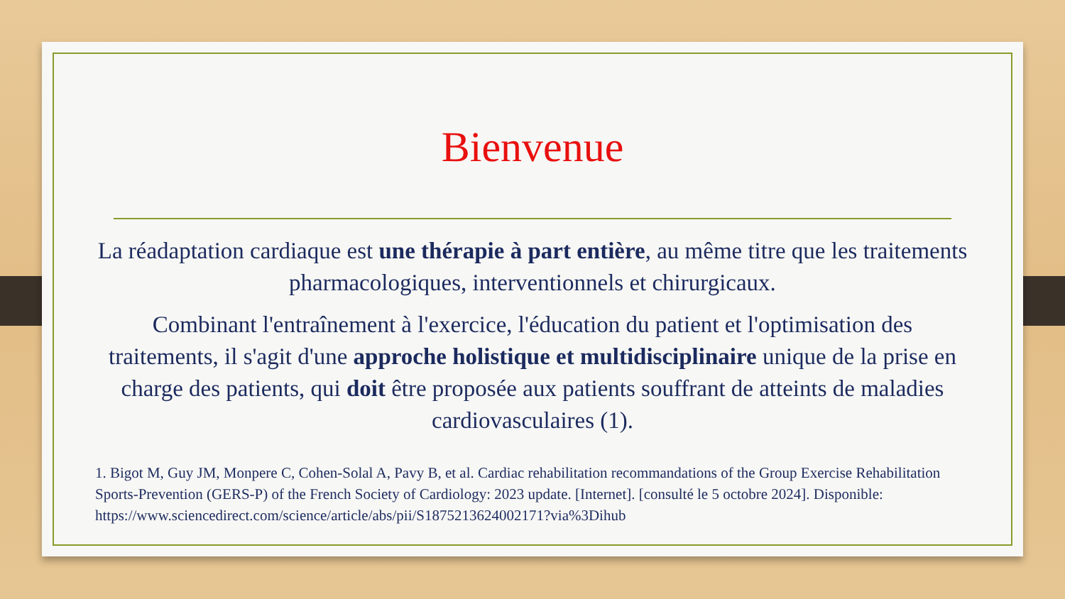Bienvenue
La réadaptation cardiaque est une thérapie à part entière, au même titre que les traitements pharmacologiques, interventionnels et chirurgicaux.
Combinant l'entraînement à l'exercice, l'éducation du patient et l'optimisation des traitements, il s'agit d'une approche holistique et multidisciplinaire unique de la prise en charge des patients, qui doit être proposée aux patients souffrant de atteints de maladies cardiovasculaires (1).
1. Bigot M, Guy JM, Monpere C, Cohen-Solal A, Pavy B, et al. Cardiac rehabilitation recommandations of the Group Exercise Rehabilitation Sports-Prevention (GERS-P) of the French Society of Cardiology: 2023 update. [Internet]. [consulté le 5 octobre 2024]. Disponible: https://www.sciencedirect.com/science/article/abs/pii/S1875213624002171?via%3Dihub